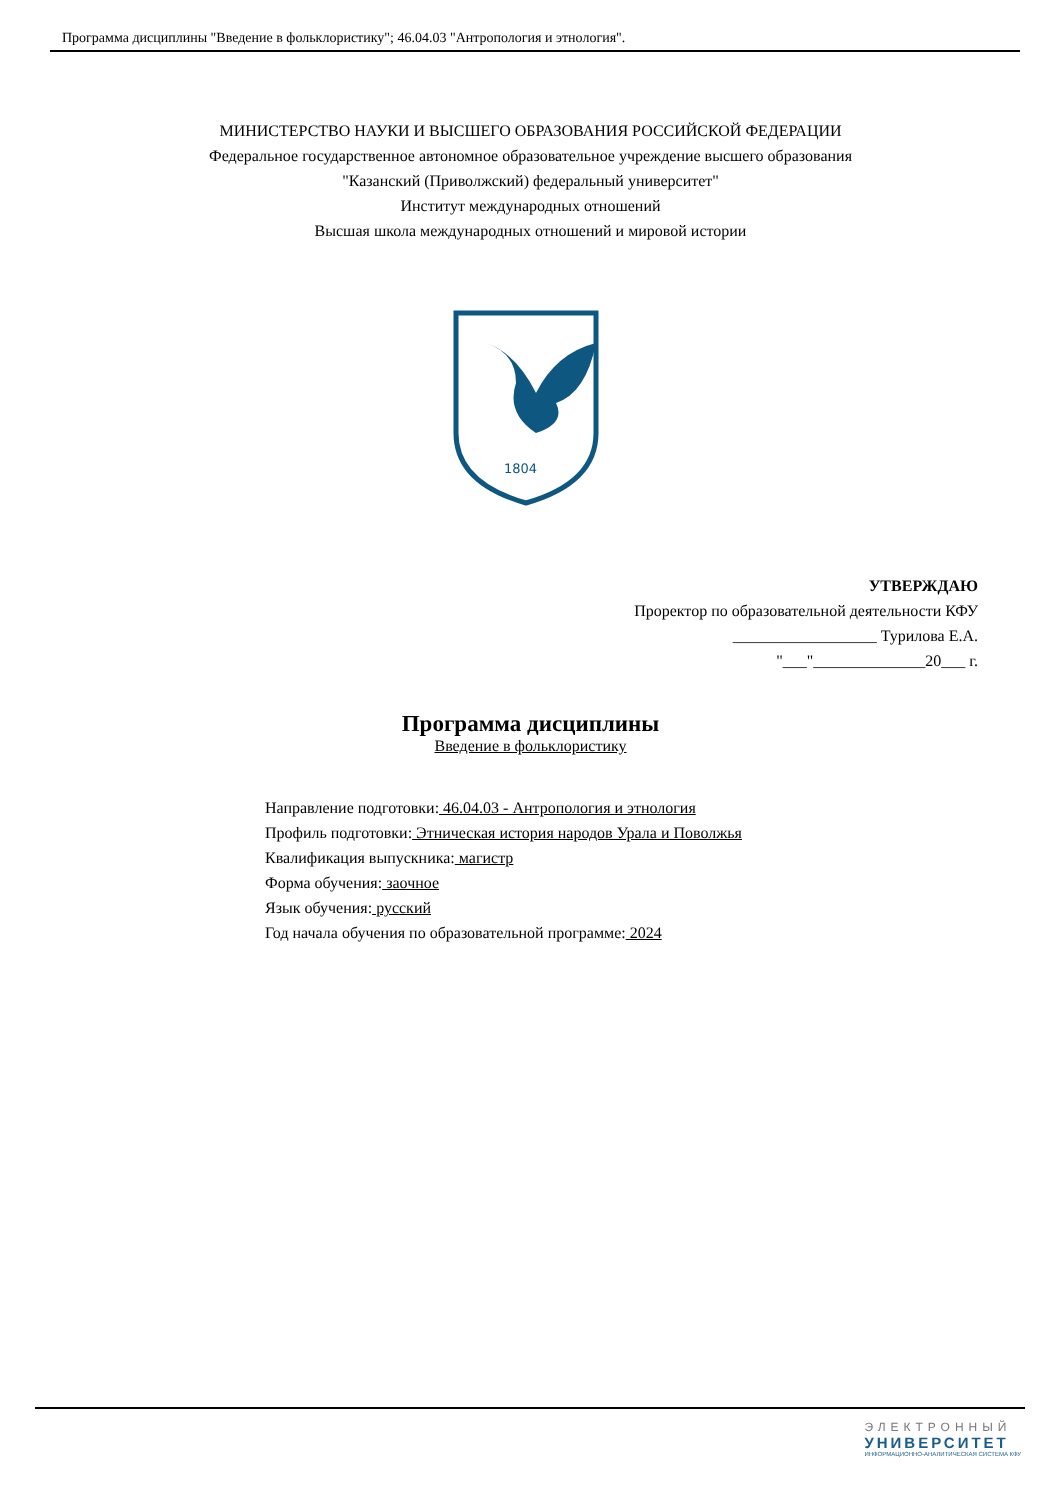Программа дисциплины "Введение в фольклористику"; 46.04.03 "Антропология и этнология".
МИНИСТЕРСТВО НАУКИ И ВЫСШЕГО ОБРАЗОВАНИЯ РОССИЙСКОЙ ФЕДЕРАЦИИ
Федеральное государственное автономное образовательное учреждение высшего образования
"Казанский (Приволжский) федеральный университет"
Институт международных отношений
Высшая школа международных отношений и мировой истории
1804
УТВЕРЖДАЮ
Проректор по образовательной деятельности КФУ
__________________ Турилова Е.А.
"___"______________20___ г.
Программа дисциплины
Введение в фольклористику
Направление подготовки: 46.04.03 - Антропология и этнология
Профиль подготовки: Этническая история народов Урала и Поволжья
Квалификация выпускника: магистр
Форма обучения: заочное
Язык обучения: русский
Год начала обучения по образовательной программе: 2024
ЭЛЕКТРОННЫЙ
УНИВЕРСИТЕТ
ИНФОРМАЦИОННО-АНАЛИТИЧЕСКАЯ СИСТЕМА КФУ